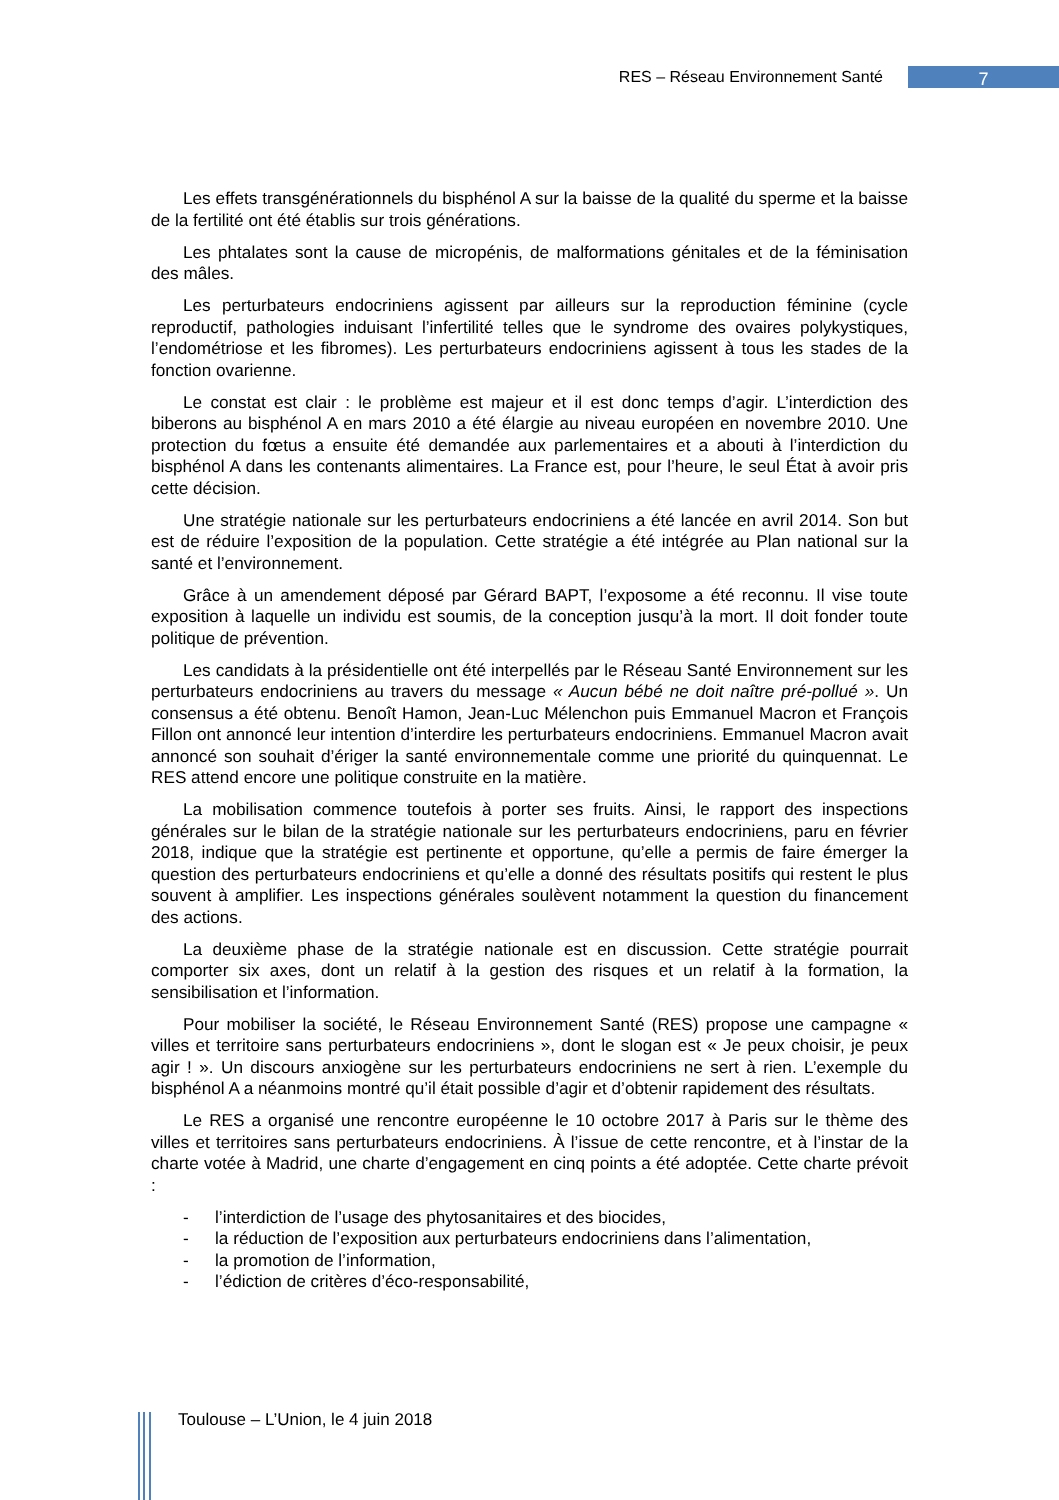RES – Réseau Environnement Santé 7
Les effets transgénérationnels du bisphénol A sur la baisse de la qualité du sperme et la baisse de la fertilité ont été établis sur trois générations.
Les phtalates sont la cause de micropénis, de malformations génitales et de la féminisation des mâles.
Les perturbateurs endocriniens agissent par ailleurs sur la reproduction féminine (cycle reproductif, pathologies induisant l’infertilité telles que le syndrome des ovaires polykystiques, l’endométriose et les fibromes). Les perturbateurs endocriniens agissent à tous les stades de la fonction ovarienne.
Le constat est clair : le problème est majeur et il est donc temps d’agir. L’interdiction des biberons au bisphénol A en mars 2010 a été élargie au niveau européen en novembre 2010. Une protection du fœtus a ensuite été demandée aux parlementaires et a abouti à l’interdiction du bisphénol A dans les contenants alimentaires. La France est, pour l’heure, le seul État à avoir pris cette décision.
Une stratégie nationale sur les perturbateurs endocriniens a été lancée en avril 2014. Son but est de réduire l’exposition de la population. Cette stratégie a été intégrée au Plan national sur la santé et l’environnement.
Grâce à un amendement déposé par Gérard BAPT, l’exposome a été reconnu. Il vise toute exposition à laquelle un individu est soumis, de la conception jusqu’à la mort. Il doit fonder toute politique de prévention.
Les candidats à la présidentielle ont été interpellés par le Réseau Santé Environnement sur les perturbateurs endocriniens au travers du message « Aucun bébé ne doit naître pré-pollué ». Un consensus a été obtenu. Benoît Hamon, Jean-Luc Mélenchon puis Emmanuel Macron et François Fillon ont annoncé leur intention d’interdire les perturbateurs endocriniens. Emmanuel Macron avait annoncé son souhait d’ériger la santé environnementale comme une priorité du quinquennat. Le RES attend encore une politique construite en la matière.
La mobilisation commence toutefois à porter ses fruits. Ainsi, le rapport des inspections générales sur le bilan de la stratégie nationale sur les perturbateurs endocriniens, paru en février 2018, indique que la stratégie est pertinente et opportune, qu’elle a permis de faire émerger la question des perturbateurs endocriniens et qu’elle a donné des résultats positifs qui restent le plus souvent à amplifier. Les inspections générales soulèvent notamment la question du financement des actions.
La deuxième phase de la stratégie nationale est en discussion. Cette stratégie pourrait comporter six axes, dont un relatif à la gestion des risques et un relatif à la formation, la sensibilisation et l’information.
Pour mobiliser la société, le Réseau Environnement Santé (RES) propose une campagne « villes et territoire sans perturbateurs endocriniens », dont le slogan est « Je peux choisir, je peux agir ! ». Un discours anxiogène sur les perturbateurs endocriniens ne sert à rien. L’exemple du bisphénol A a néanmoins montré qu’il était possible d’agir et d’obtenir rapidement des résultats.
Le RES a organisé une rencontre européenne le 10 octobre 2017 à Paris sur le thème des villes et territoires sans perturbateurs endocriniens. À l’issue de cette rencontre, et à l’instar de la charte votée à Madrid, une charte d’engagement en cinq points a été adoptée. Cette charte prévoit :
- l’interdiction de l’usage des phytosanitaires et des biocides,
- la réduction de l’exposition aux perturbateurs endocriniens dans l’alimentation,
- la promotion de l’information,
- l’édiction de critères d’éco-responsabilité,
Toulouse – L’Union, le 4 juin 2018